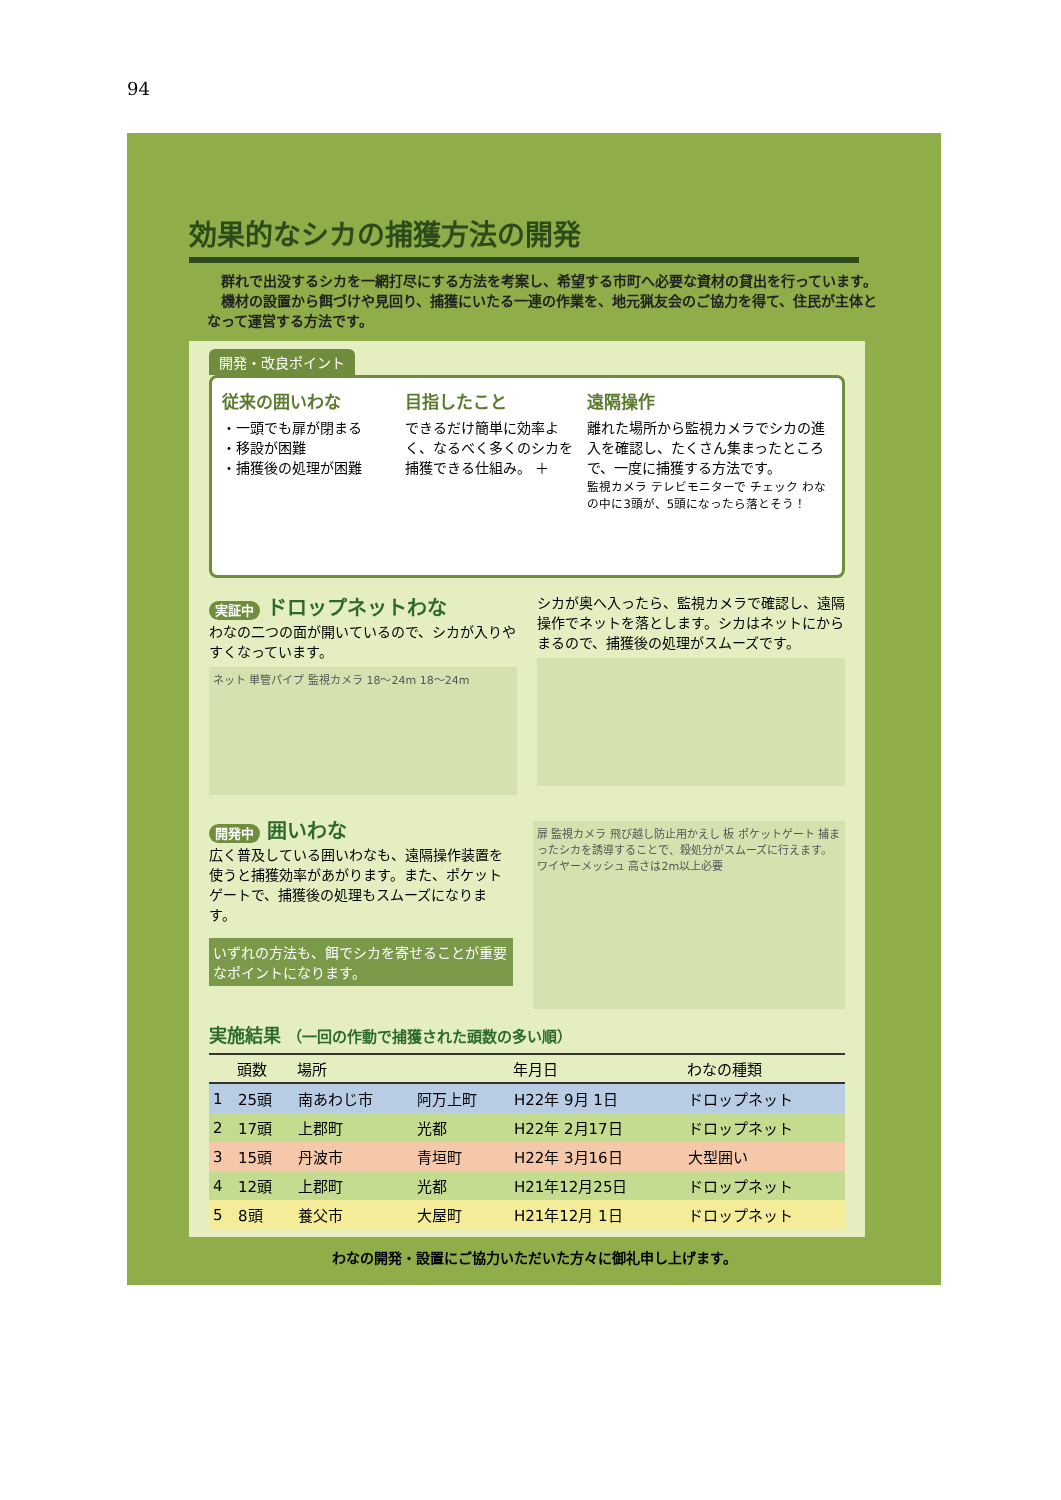94
効果的なシカの捕獲方法の開発
　群れで出没するシカを一網打尽にする方法を考案し、希望する市町へ必要な資材の貸出を行っています。
　機材の設置から餌づけや見回り、捕獲にいたる一連の作業を、地元猟友会のご協力を得て、住民が主体となって運営する方法です。
開発・改良ポイント
従来の囲いわな
・一頭でも扉が閉まる
・移設が困難
・捕獲後の処理が困難
目指したこと
できるだけ簡単に効率よく、なるべく多くのシカを捕獲できる仕組み。 ＋
遠隔操作
離れた場所から監視カメラでシカの進入を確認し、たくさん集まったところで、一度に捕獲する方法です。
監視カメラ テレビモニターで チェック わなの中に3頭が、5頭になったら落とそう！
実証中 ドロップネットわな
わなの二つの面が開いているので、シカが入りやすくなっています。
ネット 単管パイプ 監視カメラ 18～24m 18～24m
シカが奥へ入ったら、監視カメラで確認し、遠隔操作でネットを落とします。シカはネットにからまるので、捕獲後の処理がスムーズです。
開発中 囲いわな
広く普及している囲いわなも、遠隔操作装置を使うと捕獲効率があがります。また、ポケットゲートで、捕獲後の処理もスムーズになります。
いずれの方法も、餌でシカを寄せることが重要なポイントになります。
扉 監視カメラ 飛び越し防止用かえし 板 ポケットゲート 捕まったシカを誘導することで、殺処分がスムーズに行えます。 ワイヤーメッシュ 高さは2m以上必要
実施結果 （一回の作動で捕獲された頭数の多い順）
| | 頭数 | 場所 | | 年月日 | わなの種類 |
| --- | --- | --- | --- | --- | --- |
| 1 | 25頭 | 南あわじ市 | 阿万上町 | H22年 9月 1日 | ドロップネット |
| 2 | 17頭 | 上郡町 | 光都 | H22年 2月17日 | ドロップネット |
| 3 | 15頭 | 丹波市 | 青垣町 | H22年 3月16日 | 大型囲い |
| 4 | 12頭 | 上郡町 | 光都 | H21年12月25日 | ドロップネット |
| 5 | 8頭 | 養父市 | 大屋町 | H21年12月 1日 | ドロップネット |
わなの開発・設置にご協力いただいた方々に御礼申し上げます。